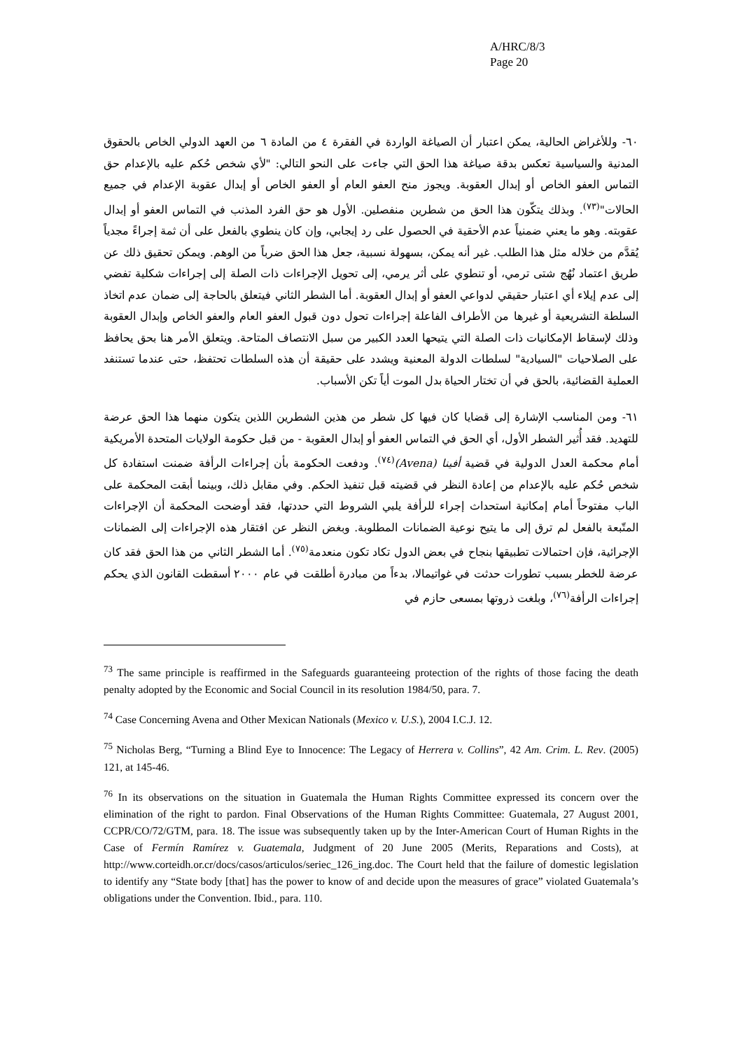A/HRC/8/3
Page 20
٦٠- وللأغراض الحالية، يمكن اعتبار أن الصياغة الواردة في الفقرة ٤ من المادة ٦ من العهد الدولي الخاص بالحقوق المدنية والسياسية تعكس بدقة صياغة هذا الحق التي جاءت على النحو التالي: "لأي شخص حُكم عليه بالإعدام حق التماس العفو الخاص أو إبدال العقوبة. ويجوز منح العفو العام أو العفو الخاص أو إبدال عقوبة الإعدام في جميع الحالات"<sup>(٧٣)</sup>. وبذلك يتكّون هذا الحق من شطرين منفصلين. الأول هو حق الفرد المذنب في التماس العفو أو إبدال عقوبته. وهو ما يعني ضمنياً عدم الأحقية في الحصول على رد إيجابي، وإن كان ينطوي بالفعل على أن ثمة إجراءً مجدياً يُقدَّم من خلاله مثل هذا الطلب. غير أنه يمكن، بسهولة نسبية، جعل هذا الحق ضرباً من الوهم. ويمكن تحقيق ذلك عن طريق اعتماد نُهُج شتى ترمي، أو تنطوي على أثر يرمي، إلى تحويل الإجراءات ذات الصلة إلى إجراءات شكلية تفضي إلى عدم إيلاء أي اعتبار حقيقي لدواعي العفو أو إبدال العقوبة. أما الشطر الثاني فيتعلق بالحاجة إلى ضمان عدم اتخاذ السلطة التشريعية أو غيرها من الأطراف الفاعلة إجراءات تحول دون قبول العفو العام والعفو الخاص وإبدال العقوبة وذلك لإسقاط الإمكانيات ذات الصلة التي يتيحها العدد الكبير من سبل الانتصاف المتاحة. ويتعلق الأمر هنا بحق يحافظ على الصلاحيات "السيادية" لسلطات الدولة المعنية ويشدد على حقيقة أن هذه السلطات تحتفظ، حتى عندما تستنفد العملية القضائية، بالحق في أن تختار الحياة بدل الموت أياً تكن الأسباب.
٦١- ومن المناسب الإشارة إلى قضايا كان فيها كل شطر من هذين الشطرين اللذين يتكون منهما هذا الحق عرضة للتهديد. فقد أُثير الشطر الأول، أي الحق في التماس العفو أو إبدال العقوبة - من قبل حكومة الولايات المتحدة الأمريكية أمام محكمة العدل الدولية في قضية أفينا (Avena)<sup>(٧٤)</sup>. ودفعت الحكومة بأن إجراءات الرأفة ضمنت استفادة كل شخص حُكم عليه بالإعدام من إعادة النظر في قضيته قبل تنفيذ الحكم. وفي مقابل ذلك، وبينما أبقت المحكمة على الباب مفتوحاً أمام إمكانية استحداث إجراء للرأفة يلبي الشروط التي حددتها، فقد أوضحت المحكمة أن الإجراءات المتّبعة بالفعل لم ترق إلى ما يتيح نوعية الضمانات المطلوبة. وبغض النظر عن افتقار هذه الإجراءات إلى الضمانات الإجرائية، فإن احتمالات تطبيقها بنجاح في بعض الدول تكاد تكون منعدمة<sup>(٧٥)</sup>. أما الشطر الثاني من هذا الحق فقد كان عرضة للخطر بسبب تطورات حدثت في غواتيمالا، بدءاً من مبادرة أطلقت في عام ٢٠٠٠ أسقطت القانون الذي يحكم إجراءات الرأفة<sup>(٧٦)</sup>، وبلغت ذروتها بمسعى حازم في
<sup>73</sup> The same principle is reaffirmed in the Safeguards guaranteeing protection of the rights of those facing the death penalty adopted by the Economic and Social Council in its resolution 1984/50, para. 7.
<sup>74</sup> Case Concerning Avena and Other Mexican Nationals (Mexico v. U.S.), 2004 I.C.J. 12.
<sup>75</sup> Nicholas Berg, “Turning a Blind Eye to Innocence: The Legacy of Herrera v. Collins”, 42 Am. Crim. L. Rev. (2005) 121, at 145-46.
<sup>76</sup> In its observations on the situation in Guatemala the Human Rights Committee expressed its concern over the elimination of the right to pardon. Final Observations of the Human Rights Committee: Guatemala, 27 August 2001, CCPR/CO/72/GTM, para. 18. The issue was subsequently taken up by the Inter-American Court of Human Rights in the Case of Fermín Ramírez v. Guatemala, Judgment of 20 June 2005 (Merits, Reparations and Costs), at http://www.corteidh.or.cr/docs/casos/articulos/seriec_126_ing.doc. The Court held that the failure of domestic legislation to identify any “State body [that] has the power to know of and decide upon the measures of grace” violated Guatemala’s obligations under the Convention. Ibid., para. 110.